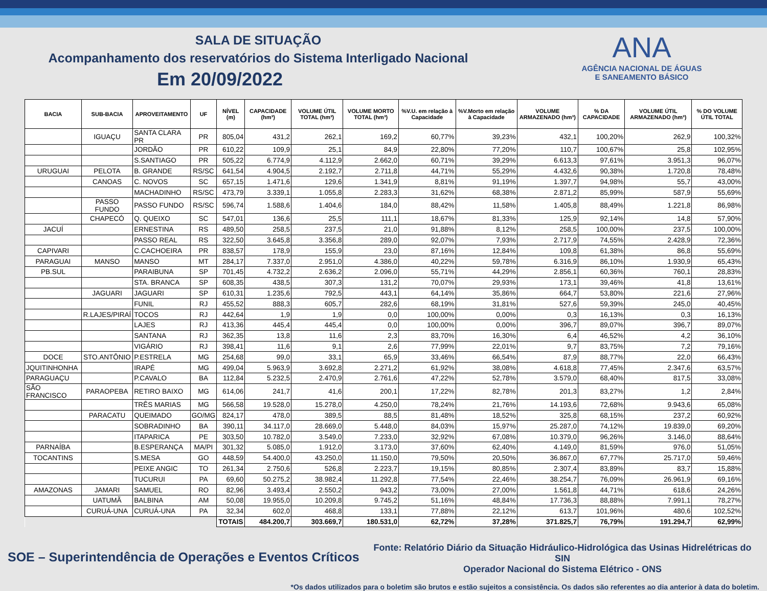SALA DE SITUAÇÃO
Acompanhamento dos reservatórios do Sistema Interligado Nacional
Em 20/09/2022
ANA
AGÊNCIA NACIONAL DE ÁGUAS
E SANEAMENTO BÁSICO
| BACIA | SUB-BACIA | APROVEITAMENTO | UF | NÍVEL (m) | CAPACIDADE (hm³) | VOLUME ÚTIL TOTAL (hm³) | VOLUME MORTO TOTAL (hm³) | %V.U. em relação à Capacidade | %V.Morto em relação à Capacidade | VOLUME ARMAZENADO (hm³) | % DA CAPACIDADE | VOLUME ÚTIL ARMAZENADO (hm³) | % DO VOLUME ÚTIL TOTAL |
| --- | --- | --- | --- | --- | --- | --- | --- | --- | --- | --- | --- | --- | --- |
| | IGUAÇU | SANTA CLARA PR | PR | 805,04 | 431,2 | 262,1 | 169,2 | 60,77% | 39,23% | 432,1 | 100,20% | 262,9 | 100,32% |
| | | JORDÃO | PR | 610,22 | 109,9 | 25,1 | 84,9 | 22,80% | 77,20% | 110,7 | 100,67% | 25,8 | 102,95% |
| | | S.SANTIAGO | PR | 505,22 | 6.774,9 | 4.112,9 | 2.662,0 | 60,71% | 39,29% | 6.613,3 | 97,61% | 3.951,3 | 96,07% |
| URUGUAI | PELOTA | B. GRANDE | RS/SC | 641,54 | 4.904,5 | 2.192,7 | 2.711,8 | 44,71% | 55,29% | 4.432,6 | 90,38% | 1.720,8 | 78,48% |
| | CANOAS | C. NOVOS | SC | 657,15 | 1.471,6 | 129,6 | 1.341,9 | 8,81% | 91,19% | 1.397,7 | 94,98% | 55,7 | 43,00% |
| | | MACHADINHO | RS/SC | 473,79 | 3.339,1 | 1.055,8 | 2.283,3 | 31,62% | 68,38% | 2.871,2 | 85,99% | 587,9 | 55,69% |
| | PASSO FUNDO | PASSO FUNDO | RS/SC | 596,74 | 1.588,6 | 1.404,6 | 184,0 | 88,42% | 11,58% | 1.405,8 | 88,49% | 1.221,8 | 86,98% |
| | CHAPECÓ | Q. QUEIXO | SC | 547,01 | 136,6 | 25,5 | 111,1 | 18,67% | 81,33% | 125,9 | 92,14% | 14,8 | 57,90% |
| JACUÍ | | ERNESTINA | RS | 489,50 | 258,5 | 237,5 | 21,0 | 91,88% | 8,12% | 258,5 | 100,00% | 237,5 | 100,00% |
| | | PASSO REAL | RS | 322,50 | 3.645,8 | 3.356,8 | 289,0 | 92,07% | 7,93% | 2.717,9 | 74,55% | 2.428,9 | 72,36% |
| CAPIVARI | | C.CACHOEIRA | PR | 838,57 | 178,9 | 155,9 | 23,0 | 87,16% | 12,84% | 109,8 | 61,38% | 86,8 | 55,69% |
| PARAGUAI | MANSO | MANSO | MT | 284,17 | 7.337,0 | 2.951,0 | 4.386,0 | 40,22% | 59,78% | 6.316,9 | 86,10% | 1.930,9 | 65,43% |
| PB.SUL | | PARAIBUNA | SP | 701,45 | 4.732,2 | 2.636,2 | 2.096,0 | 55,71% | 44,29% | 2.856,1 | 60,36% | 760,1 | 28,83% |
| | | STA. BRANCA | SP | 608,35 | 438,5 | 307,3 | 131,2 | 70,07% | 29,93% | 173,1 | 39,46% | 41,8 | 13,61% |
| | JAGUARI | JAGUARI | SP | 610,31 | 1.235,6 | 792,5 | 443,1 | 64,14% | 35,86% | 664,7 | 53,80% | 221,6 | 27,96% |
| | | FUNIL | RJ | 455,52 | 888,3 | 605,7 | 282,6 | 68,19% | 31,81% | 527,6 | 59,39% | 245,0 | 40,45% |
| | R.LAJES/PIRAÍ | TOCOS | RJ | 442,64 | 1,9 | 1,9 | 0,0 | 100,00% | 0,00% | 0,3 | 16,13% | 0,3 | 16,13% |
| | | LAJES | RJ | 413,36 | 445,4 | 445,4 | 0,0 | 100,00% | 0,00% | 396,7 | 89,07% | 396,7 | 89,07% |
| | | SANTANA | RJ | 362,35 | 13,8 | 11,6 | 2,3 | 83,70% | 16,30% | 6,4 | 46,52% | 4,2 | 36,10% |
| | | VIGÁRIO | RJ | 398,41 | 11,6 | 9,1 | 2,6 | 77,99% | 22,01% | 9,7 | 83,75% | 7,2 | 79,16% |
| DOCE | STO.ANTÔNIO | P.ESTRELA | MG | 254,68 | 99,0 | 33,1 | 65,9 | 33,46% | 66,54% | 87,9 | 88,77% | 22,0 | 66,43% |
| JQUITINHONHA | | IRAPÉ | MG | 499,04 | 5.963,9 | 3.692,8 | 2.271,2 | 61,92% | 38,08% | 4.618,8 | 77,45% | 2.347,6 | 63,57% |
| PARAGUAÇU | | P.CAVALO | BA | 112,84 | 5.232,5 | 2.470,9 | 2.761,6 | 47,22% | 52,78% | 3.579,0 | 68,40% | 817,5 | 33,08% |
| SÃO FRANCISCO | PARAOPEBA | RETIRO BAIXO | MG | 614,06 | 241,7 | 41,6 | 200,1 | 17,22% | 82,78% | 201,3 | 83,27% | 1,2 | 2,84% |
| | | TRÊS MARIAS | MG | 566,58 | 19.528,0 | 15.278,0 | 4.250,0 | 78,24% | 21,76% | 14.193,6 | 72,68% | 9.943,6 | 65,08% |
| | PARACATU | QUEIMADO | GO/MG | 824,17 | 478,0 | 389,5 | 88,5 | 81,48% | 18,52% | 325,8 | 68,15% | 237,2 | 60,92% |
| | | SOBRADINHO | BA | 390,11 | 34.117,0 | 28.669,0 | 5.448,0 | 84,03% | 15,97% | 25.287,0 | 74,12% | 19.839,0 | 69,20% |
| | | ITAPARICA | PE | 303,50 | 10.782,0 | 3.549,0 | 7.233,0 | 32,92% | 67,08% | 10.379,0 | 96,26% | 3.146,0 | 88,64% |
| PARNAÍBA | | B.ESPERANÇA | MA/PI | 301,32 | 5.085,0 | 1.912,0 | 3.173,0 | 37,60% | 62,40% | 4.149,0 | 81,59% | 976,0 | 51,05% |
| TOCANTINS | | S.MESA | GO | 448,59 | 54.400,0 | 43.250,0 | 11.150,0 | 79,50% | 20,50% | 36.867,0 | 67,77% | 25.717,0 | 59,46% |
| | | PEIXE ANGIC | TO | 261,34 | 2.750,6 | 526,8 | 2.223,7 | 19,15% | 80,85% | 2.307,4 | 83,89% | 83,7 | 15,88% |
| | | TUCURUI | PA | 69,60 | 50.275,2 | 38.982,4 | 11.292,8 | 77,54% | 22,46% | 38.254,7 | 76,09% | 26.961,9 | 69,16% |
| AMAZONAS | JAMARI | SAMUEL | RO | 82,96 | 3.493,4 | 2.550,2 | 943,2 | 73,00% | 27,00% | 1.561,8 | 44,71% | 618,6 | 24,26% |
| | UATUMÃ | BALBINA | AM | 50,08 | 19.955,0 | 10.209,8 | 9.745,2 | 51,16% | 48,84% | 17.736,3 | 88,88% | 7.991,1 | 78,27% |
| | CURUÁ-UNA | CURUÁ-UNA | PA | 32,34 | 602,0 | 468,8 | 133,1 | 77,88% | 22,12% | 613,7 | 101,96% | 480,6 | 102,52% |
| | | | | TOTAIS | 484.200,7 | 303.669,7 | 180.531,0 | 62,72% | 37,28% | 371.825,7 | 76,79% | 191.294,7 | 62,99% |
SOE – Superintendência de Operações e Eventos Críticos
Fonte: Relatório Diário da Situação Hidráulico-Hidrológica das Usinas Hidrelétricas do SIN
Operador Nacional do Sistema Elétrico - ONS
*Os dados utilizados para o boletim são brutos e estão sujeitos a consistência. Os dados são referentes ao dia anterior à data do boletim.